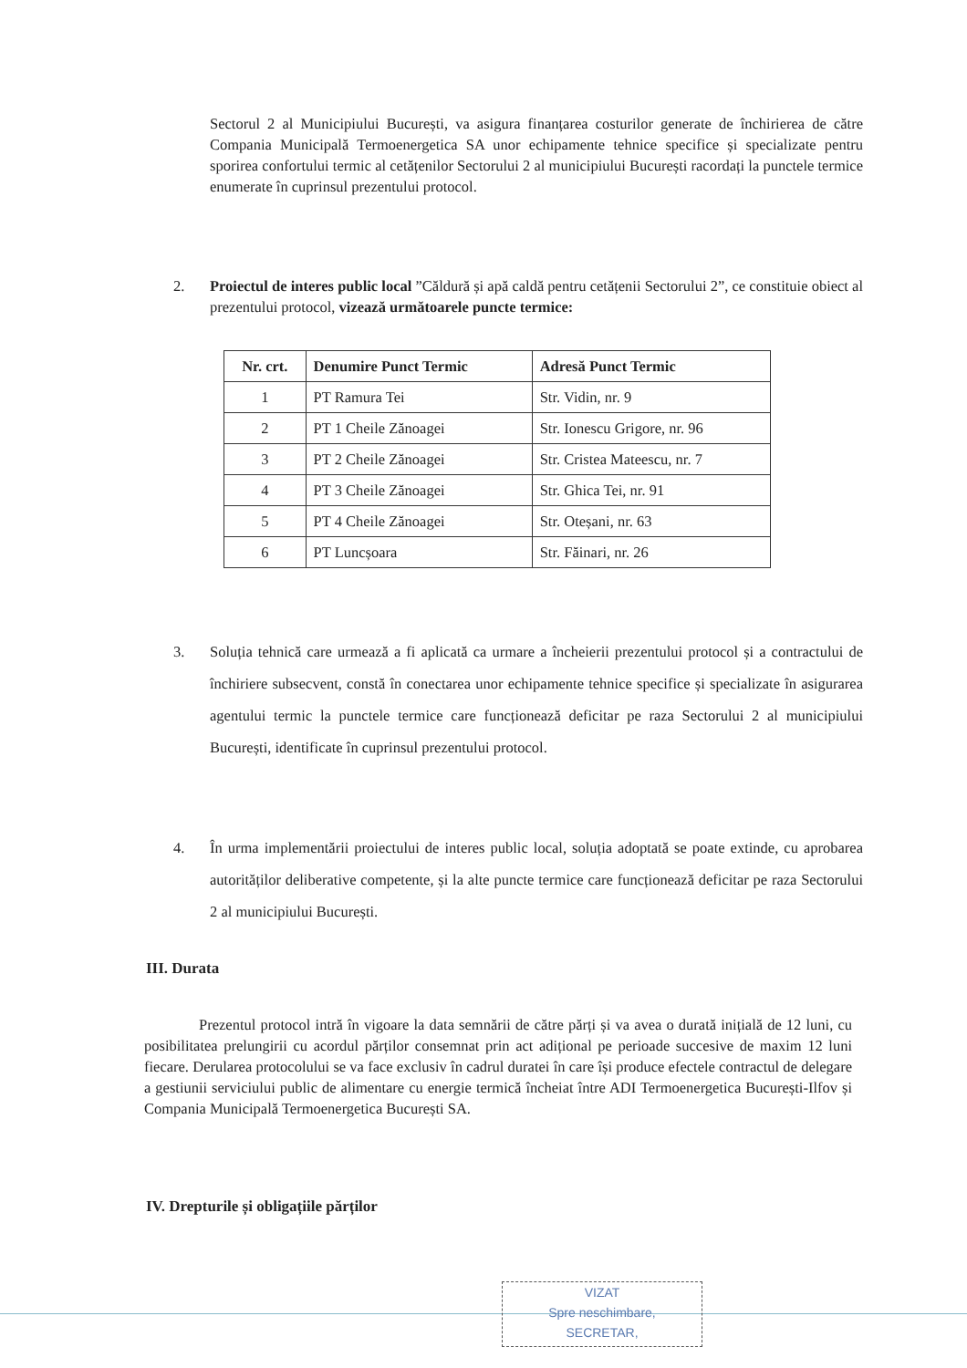Sectorul 2 al Municipiului București, va asigura finanțarea costurilor generate de închirierea de către Compania Municipală Termoenergetica SA unor echipamente tehnice specifice și specializate pentru sporirea confortului termic al cetățenilor Sectorului 2 al municipiului București racordați la punctele termice enumerate în cuprinsul prezentului protocol.
2. Proiectul de interes public local ”Căldură și apă caldă pentru cetățenii Sectorului 2”, ce constituie obiect al prezentului protocol, vizează următoarele puncte termice:
| Nr. crt. | Denumire Punct Termic | Adresă Punct Termic |
| --- | --- | --- |
| 1 | PT Ramura Tei | Str. Vidin, nr. 9 |
| 2 | PT 1 Cheile Zănoagei | Str. Ionescu Grigore, nr. 96 |
| 3 | PT 2 Cheile Zănoagei | Str. Cristea Mateescu, nr. 7 |
| 4 | PT 3 Cheile Zănoagei | Str. Ghica Tei, nr. 91 |
| 5 | PT 4 Cheile Zănoagei | Str. Oteșani, nr. 63 |
| 6 | PT Luncșoara | Str. Făinari, nr. 26 |
3. Soluția tehnică care urmează a fi aplicată ca urmare a încheierii prezentului protocol și a contractului de închiriere subsecvent, constă în conectarea unor echipamente tehnice specifice și specializate în asigurarea agentului termic la punctele termice care funcționează deficitar pe raza Sectorului 2 al municipiului București, identificate în cuprinsul prezentului protocol.
4. În urma implementării proiectului de interes public local, soluția adoptată se poate extinde, cu aprobarea autorităților deliberative competente, și la alte puncte termice care funcționează deficitar pe raza Sectorului 2 al municipiului București.
III. Durata
Prezentul protocol intră în vigoare la data semnării de către părți și va avea o durată inițială de 12 luni, cu posibilitatea prelungirii cu acordul părților consemnat prin act adițional pe perioade succesive de maxim 12 luni fiecare. Derularea protocolului se va face exclusiv în cadrul duratei în care își produce efectele contractul de delegare a gestiunii serviciului public de alimentare cu energie termică încheiat între ADI Termoenergetica București-Ilfov și Compania Municipală Termoenergetica București SA.
IV. Drepturile și obligațiile părților
VIZAT
Spre neschimbare,
SECRETAR,